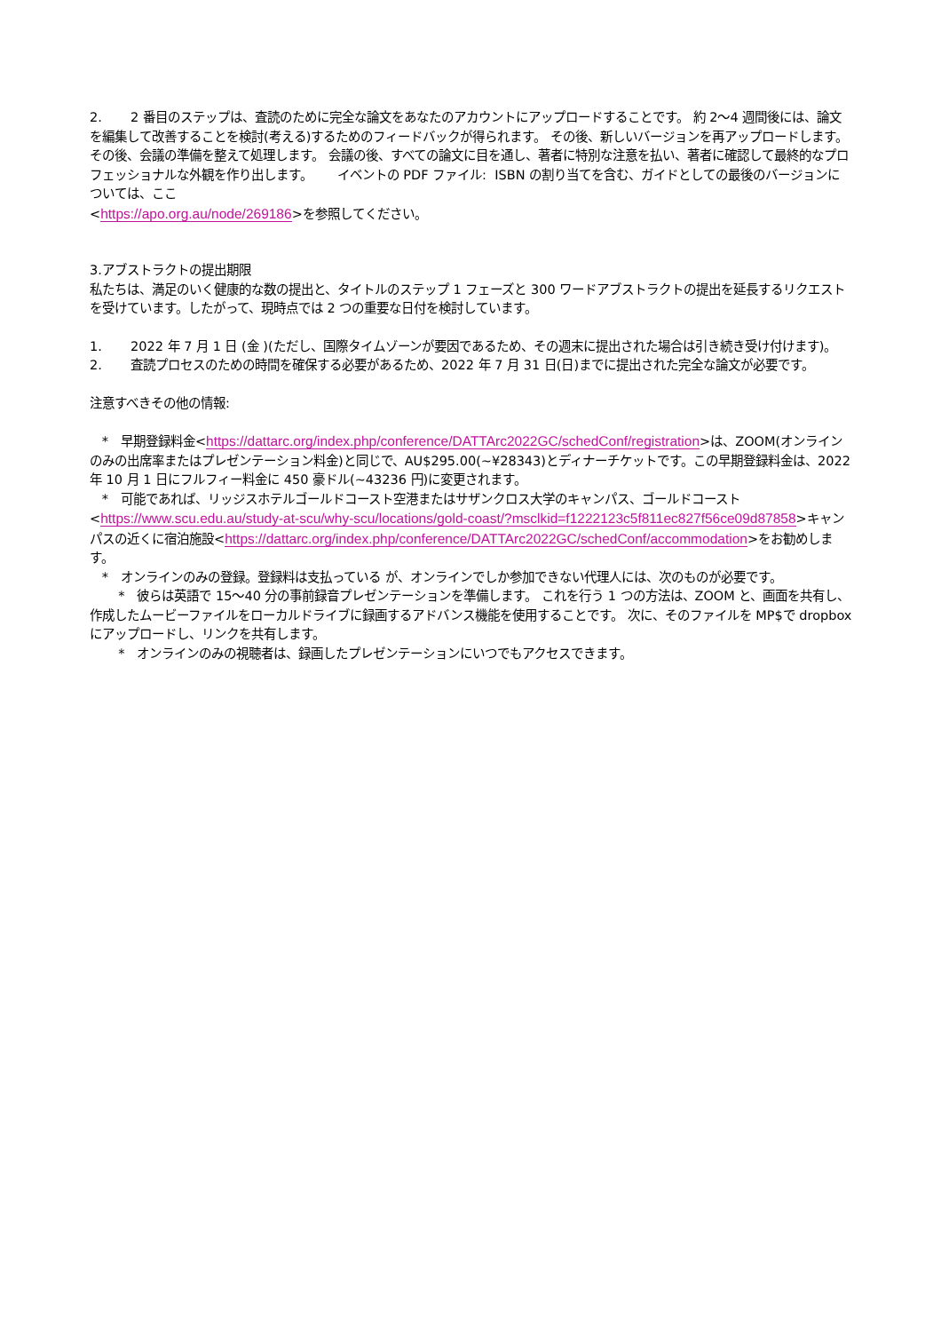2. 2 番目のステップは、査読のために完全な論文をあなたのアカウントにアップロードすることです。 約 2〜4 週間後には、論文を編集して改善することを検討(考える)するためのフィードバックが得られます。 その後、新しいバージョンを再アップロードします。 その後、会議の準備を整えて処理します。 会議の後、すべての論文に目を通し、著者に特別な注意を払い、著者に確認して最終的なプロフェッショナルな外観を作り出します。 イベントの PDF ファイル: ISBN の割り当てを含む、ガイドとしての最後のバージョンについては、ここ
<https://apo.org.au/node/269186>を参照してください。
3.アブストラクトの提出期限
私たちは、満足のいく健康的な数の提出と、タイトルのステップ 1 フェーズと 300 ワードアブストラクトの提出を延長するリクエストを受けています。したがって、現時点では 2 つの重要な日付を検討しています。
1. 2022 年 7 月 1 日 (金 )(ただし、国際タイムゾーンが要因であるため、その週末に提出された場合は引き続き受け付けます)。
2. 査読プロセスのための時間を確保する必要があるため、2022 年 7 月 31 日(日)までに提出された完全な論文が必要です。
注意すべきその他の情報:
* 早期登録料金<https://dattarc.org/index.php/conference/DATTArc2022GC/schedConf/registration>は、ZOOM(オンラインのみの出席率またはプレゼンテーション料金)と同じで、AU$295.00(~¥28343)とディナーチケットです。この早期登録料金は、2022 年 10 月 1 日にフルフィー料金に 450 豪ドル(~43236 円)に変更されます。
* 可能であれば、リッジスホテルゴールドコースト空港またはサザンクロス大学のキャンパス、ゴールドコースト<https://www.scu.edu.au/study-at-scu/why-scu/locations/gold-coast/?msclkid=f1222123c5f811ec827f56ce09d87858>キャンパスの近くに宿泊施設<https://dattarc.org/index.php/conference/DATTArc2022GC/schedConf/accommodation>をお勧めします。
* オンラインのみの登録。登録料は支払っている が、オンラインでしか参加できない代理人には、次のものが必要です。
* 彼らは英語で 15〜40 分の事前録音プレゼンテーションを準備します。 これを行う 1 つの方法は、ZOOM と、画面を共有し、作成したムービーファイルをローカルドライブに録画するアドバンス機能を使用することです。 次に、そのファイルを MP$で dropbox にアップロードし、リンクを共有します。
* オンラインのみの視聴者は、録画したプレゼンテーションにいつでもアクセスできます。